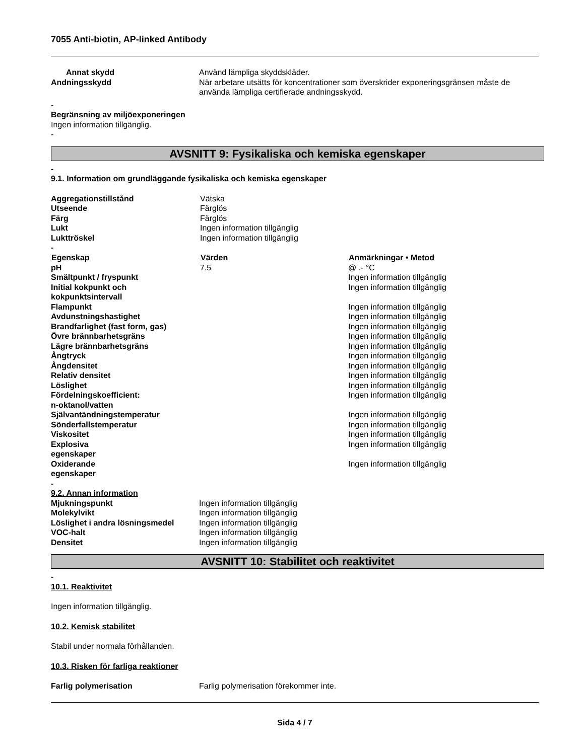7055 Anti-biotin, AP-linked Antibody
| Annat skydd | Använd lämpliga skyddskläder. |
| Andningsskydd | När arbetare utsätts för koncentrationer som överskrider exponeringsgränsen måste de använda lämpliga certifierade andningsskydd. |
-
Begränsning av miljöexponeringen
Ingen information tillgänglig.
-
AVSNITT 9: Fysikaliska och kemiska egenskaper
-
9.1. Information om grundläggande fysikaliska och kemiska egenskaper
| Aggregationstillstånd | Vätska | |
| Utseende | Färglös | |
| Färg | Färglös | |
| Lukt | Ingen information tillgänglig | |
| Lukttröskel | Ingen information tillgänglig | |
| - | | |
| Egenskap | Värden | Anmärkningar • Metod |
| pH | 7.5 | @ .- °C |
| Smältpunkt / fryspunkt | | Ingen information tillgänglig |
| Initial kokpunkt och kokpunktsintervall | | Ingen information tillgänglig |
| Flampunkt | | Ingen information tillgänglig |
| Avdunstningshastighet | | Ingen information tillgänglig |
| Brandfarlighet (fast form, gas) | | Ingen information tillgänglig |
| Övre brännbarhetsgräns | | Ingen information tillgänglig |
| Lägre brännbarhetsgräns | | Ingen information tillgänglig |
| Ångtryck | | Ingen information tillgänglig |
| Ångdensitet | | Ingen information tillgänglig |
| Relativ densitet | | Ingen information tillgänglig |
| Löslighet | | Ingen information tillgänglig |
| Fördelningskoefficient: n-oktanol/vatten | | Ingen information tillgänglig |
| Självantändningstemperatur | | Ingen information tillgänglig |
| Sönderfallstemperatur | | Ingen information tillgänglig |
| Viskositet | | Ingen information tillgänglig |
| Explosiva egenskaper | | Ingen information tillgänglig |
| Oxiderande egenskaper | | Ingen information tillgänglig |
-
9.2. Annan information
| Mjukningspunkt | Ingen information tillgänglig |
| Molekylvikt | Ingen information tillgänglig |
| Löslighet i andra lösningsmedel | Ingen information tillgänglig |
| VOC-halt | Ingen information tillgänglig |
| Densitet | Ingen information tillgänglig |
AVSNITT 10: Stabilitet och reaktivitet
-
10.1. Reaktivitet
Ingen information tillgänglig.
10.2. Kemisk stabilitet
Stabil under normala förhållanden.
10.3. Risken för farliga reaktioner
| Farlig polymerisation | Farlig polymerisation förekommer inte. |
Sida 4 / 7